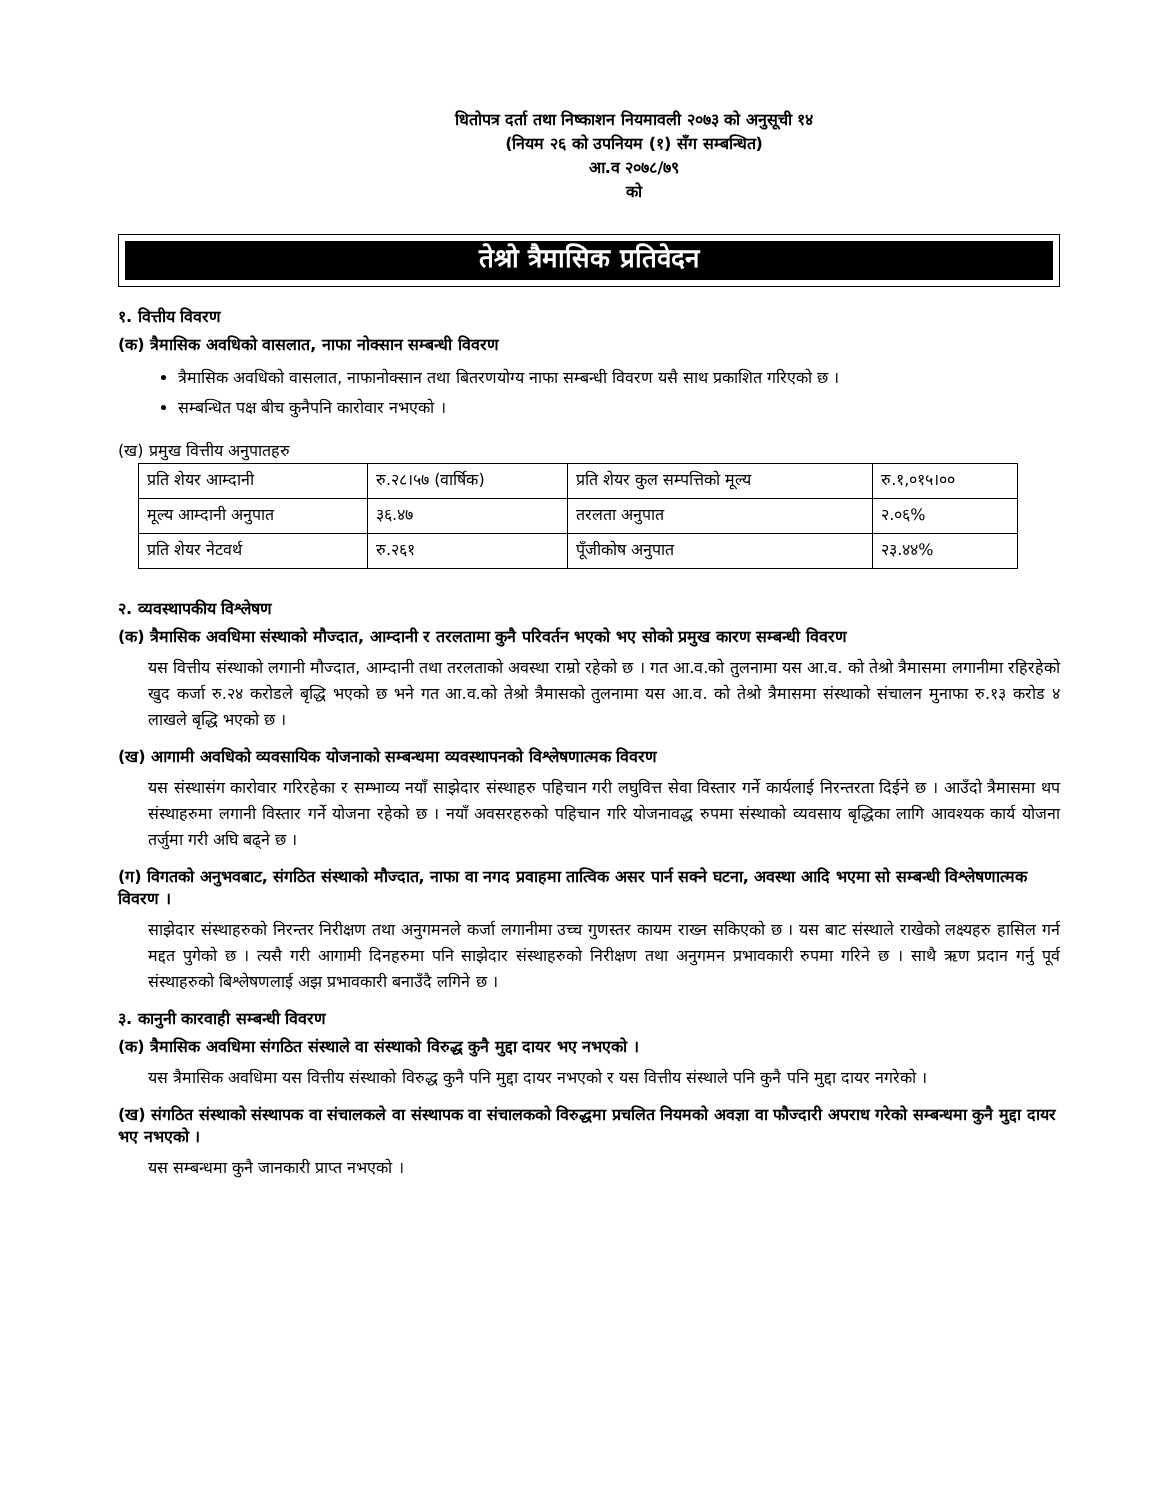धितोपत्र दर्ता तथा निष्काशन नियमावली २०७३ को अनुसूची १४
(नियम २६ को उपनियम (१) सँग सम्बन्धित)
आ.व २०७८/७९
को
तेश्रो त्रैमासिक प्रतिवेदन
१. वित्तीय विवरण
(क) त्रैमासिक अवधिको वासलात, नाफा नोक्सान सम्बन्धी विवरण
त्रैमासिक अवधिको वासलात, नाफानोक्सान तथा बितरणयोग्य नाफा सम्बन्धी विवरण यसै साथ प्रकाशित गरिएको छ ।
सम्बन्धित पक्ष बीच कुनैपनि कारोवार नभएको ।
(ख) प्रमुख वित्तीय अनुपातहरु
| प्रति शेयर आम्दानी | रु.२८।५७ (वार्षिक) | प्रति शेयर कुल सम्पत्तिको मूल्य | रु.१,०१५।०० |
| मूल्य आम्दानी अनुपात | ३६.४७ | तरलता अनुपात | २.०६% |
| प्रति शेयर नेटवर्थ | रु.२६१ | पूँजीकोष अनुपात | २३.४४% |
२. व्यवस्थापकीय विश्लेषण
(क) त्रैमासिक अवधिमा संस्थाको मौज्दात, आम्दानी र तरलतामा कुनै परिवर्तन भएको भए सोको प्रमुख कारण सम्बन्धी विवरण
यस वित्तीय संस्थाको लगानी मौज्दात, आम्दानी तथा तरलताको अवस्था राम्रो रहेको छ । गत आ.व.को तुलनामा यस आ.व. को तेश्रो त्रैमासमा लगानीमा रहिरहेको खुद कर्जा रु.२४ करोडले बृद्धि भएको छ भने गत आ.व.को तेश्रो त्रैमासको तुलनामा यस आ.व. को तेश्रो त्रैमासमा संस्थाको संचालन मुनाफा रु.१३ करोड ४ लाखले बृद्धि भएको छ ।
(ख) आगामी अवधिको व्यवसायिक योजनाको सम्बन्धमा व्यवस्थापनको विश्लेषणात्मक विवरण
यस संस्थासंग कारोवार गरिरहेका र सम्भाव्य नयाँ साझेदार संस्थाहरु पहिचान गरी लघुवित्त सेवा विस्तार गर्ने कार्यलाई निरन्तरता दिईने छ । आउँदो त्रैमासमा थप संस्थाहरुमा लगानी विस्तार गर्ने योजना रहेको छ । नयाँ अवसरहरुको पहिचान गरि योजनावद्ध रुपमा संस्थाको व्यवसाय बृद्धिका लागि आवश्यक कार्य योजना तर्जुमा गरी अघि बढ्ने छ ।
(ग) विगतको अनुभवबाट, संगठित संस्थाको मौज्दात, नाफा वा नगद प्रवाहमा तात्विक असर पार्न सक्ने घटना, अवस्था आदि भएमा सो सम्बन्धी विश्लेषणात्मक विवरण ।
साझेदार संस्थाहरुको निरन्तर निरीक्षण तथा अनुगमनले कर्जा लगानीमा उच्च गुणस्तर कायम राख्न सकिएको छ । यस बाट संस्थाले राखेको लक्ष्यहरु हासिल गर्न मद्दत पुगेको छ । त्यसै गरी आगामी दिनहरुमा पनि साझेदार संस्थाहरुको निरीक्षण तथा अनुगमन प्रभावकारी रुपमा गरिने छ । साथै ऋण प्रदान गर्नु पूर्व संस्थाहरुको बिश्लेषणलाई अझ प्रभावकारी बनाउँदै लगिने छ ।
३. कानुनी कारवाही सम्बन्धी विवरण
(क) त्रैमासिक अवधिमा संगठित संस्थाले वा संस्थाको विरुद्ध कुनै मुद्दा दायर भए नभएको ।
यस त्रैमासिक अवधिमा यस वित्तीय संस्थाको विरुद्ध कुनै पनि मुद्दा दायर नभएको र यस वित्तीय संस्थाले पनि कुनै पनि मुद्दा दायर नगरेको ।
(ख) संगठित संस्थाको संस्थापक वा संचालकले वा संस्थापक वा संचालकको विरुद्धमा प्रचलित नियमको अवज्ञा वा फौज्दारी अपराध गरेको सम्बन्धमा कुनै मुद्दा दायर भए नभएको ।
यस सम्बन्धमा कुनै जानकारी प्राप्त नभएको ।